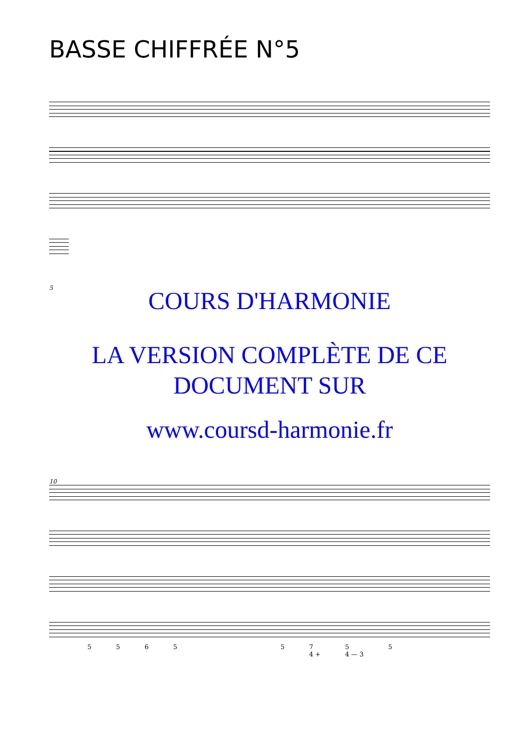BASSE CHIFFRÉE N°5
5
COURS D'HARMONIE
LA VERSION COMPLÈTE DE CE
DOCUMENT SUR
www.coursd-harmonie.fr
10
55655 7
4 + 5
4 — 3 5